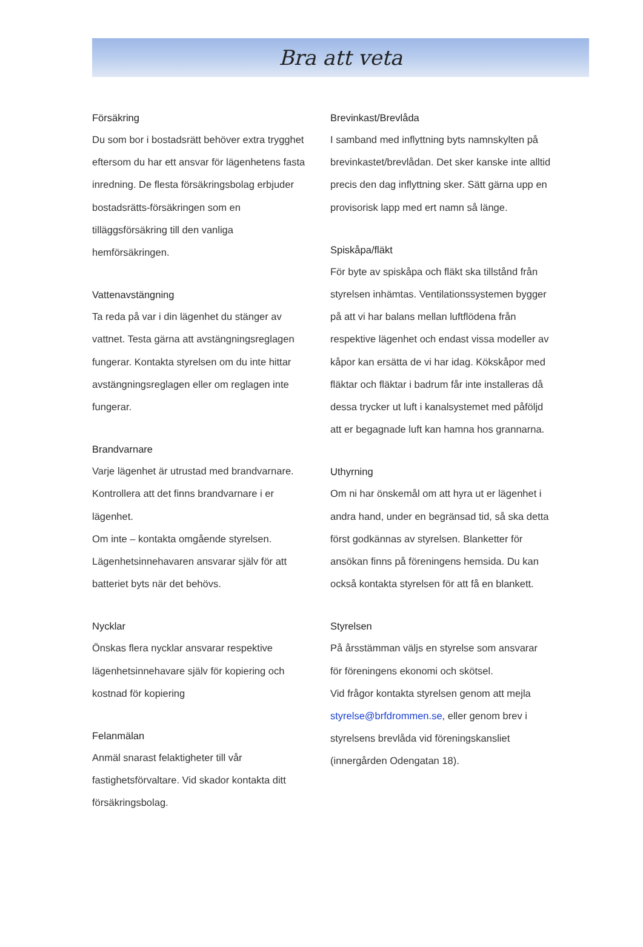Bra att veta
Försäkring
Du som bor i bostadsrätt behöver extra trygghet eftersom du har ett ansvar för lägenhetens fasta inredning. De flesta försäkringsbolag erbjuder bostadsrätts-försäkringen som en tilläggsförsäkring till den vanliga hemförsäkringen.
Vattenavstängning
Ta reda på var i din lägenhet du stänger av vattnet. Testa gärna att avstängningsreglagen fungerar. Kontakta styrelsen om du inte hittar avstängningsreglagen eller om reglagen inte fungerar.
Brandvarnare
Varje lägenhet är utrustad med brandvarnare. Kontrollera att det finns brandvarnare i er lägenhet.
Om inte – kontakta omgående styrelsen. Lägenhetsinnehavaren ansvarar själv för att batteriet byts när det behövs.
Nycklar
Önskas flera nycklar ansvarar respektive lägenhetsinnehavare själv för kopiering och kostnad för kopiering
Felanmälan
Anmäl snarast felaktigheter till vår fastighetsförvaltare. Vid skador kontakta ditt försäkringsbolag.
Brevinkast/Brevlåda
I samband med inflyttning byts namnskylten på brevinkastet/brevlådan. Det sker kanske inte alltid precis den dag inflyttning sker. Sätt gärna upp en provisorisk lapp med ert namn så länge.
Spiskåpa/fläkt
För byte av spiskåpa och fläkt ska tillstånd från styrelsen inhämtas. Ventilationssystemen bygger på att vi har balans mellan luftflödena från respektive lägenhet och endast vissa modeller av kåpor kan ersätta de vi har idag. Kökskåpor med fläktar och fläktar i badrum får inte installeras då dessa trycker ut luft i kanalsystemet med påföljd att er begagnade luft kan hamna hos grannarna.
Uthyrning
Om ni har önskemål om att hyra ut er lägenhet i andra hand, under en begränsad tid, så ska detta först godkännas av styrelsen. Blanketter för ansökan finns på föreningens hemsida. Du kan också kontakta styrelsen för att få en blankett.
Styrelsen
På årsstämman väljs en styrelse som ansvarar för föreningens ekonomi och skötsel.
Vid frågor kontakta styrelsen genom att mejla styrelse@brfdrommen.se, eller genom brev i styrelsens brevlåda vid föreningskansliet (innergården Odengatan 18).